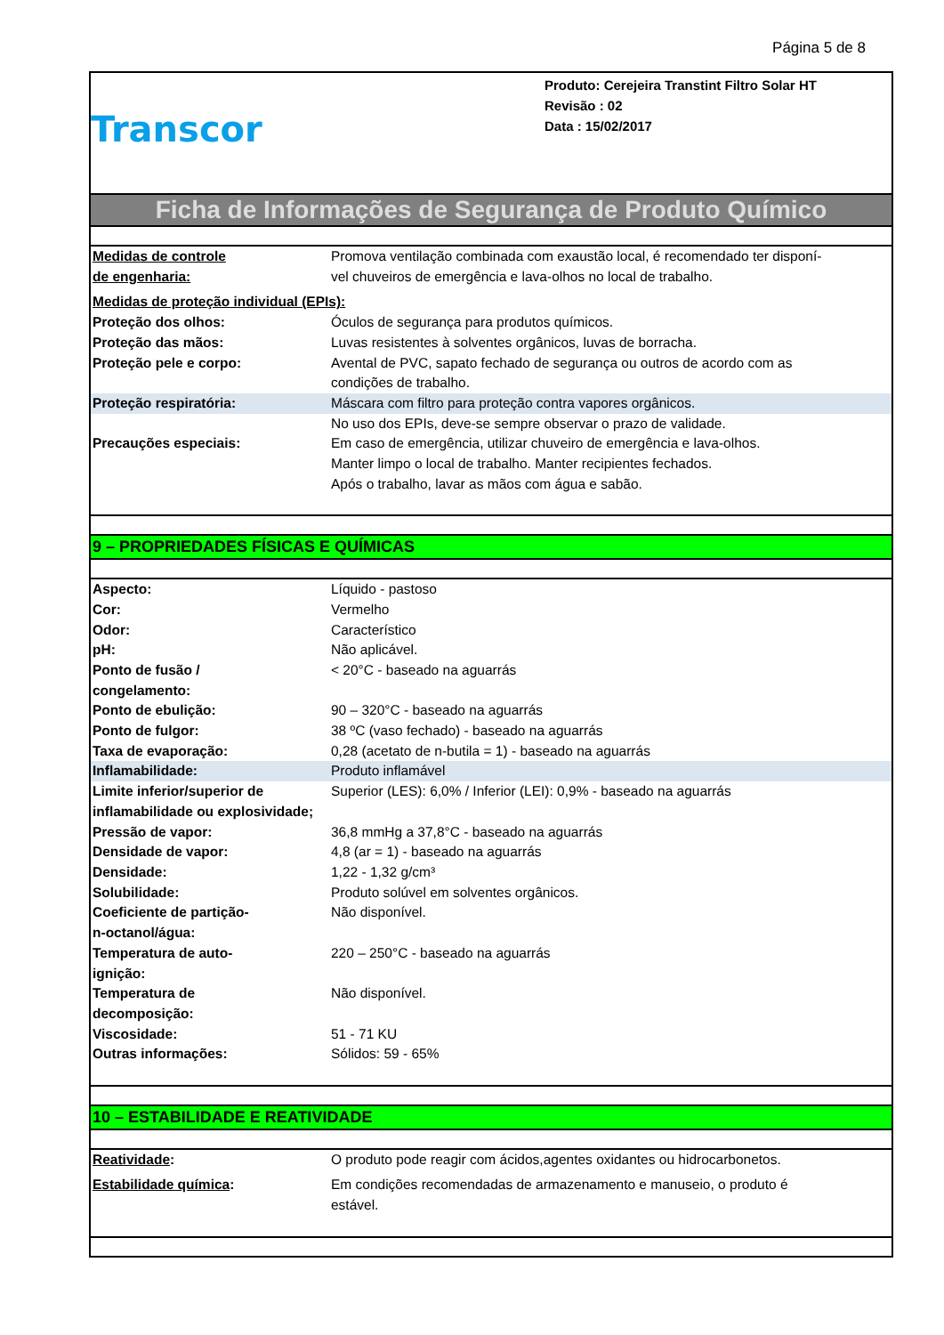Página 5 de 8
Transcor
Produto: Cerejeira Transtint Filtro Solar HT
Revisão : 02
Data : 15/02/2017
Ficha de Informações de Segurança de Produto Químico
| Medidas de controle de engenharia: | Promova ventilação combinada com exaustão local, é recomendado ter disponí- vel chuveiros de emergência e lava-olhos no local de trabalho. |
| Medidas de proteção individual (EPIs): | |
| Proteção dos olhos: | Óculos de segurança para produtos químicos. |
| Proteção das mãos: | Luvas resistentes à solventes orgânicos, luvas de borracha. |
| Proteção pele e corpo: | Avental de PVC, sapato fechado de segurança ou outros de acordo com as condições de trabalho. |
| Proteção respiratória: | Máscara com filtro para proteção contra vapores orgânicos. |
| Precauções especiais: | No uso dos EPIs, deve-se sempre observar o prazo de validade. Em caso de emergência, utilizar chuveiro de emergência e lava-olhos. Manter limpo o local de trabalho. Manter recipientes fechados. Após o trabalho, lavar as mãos com água e sabão. |
9 – PROPRIEDADES FÍSICAS E QUÍMICAS
| Aspecto: | Líquido - pastoso |
| Cor: | Vermelho |
| Odor: | Característico |
| pH: | Não aplicável. |
| Ponto de fusão / congelamento: | < 20°C - baseado na aguarrás |
| Ponto de ebulição: | 90 – 320°C - baseado na aguarrás |
| Ponto de fulgor: | 38 ºC (vaso fechado) - baseado na aguarrás |
| Taxa de evaporação: | 0,28 (acetato de n-butila = 1) - baseado na aguarrás |
| Inflamabilidade: | Produto inflamável |
| Limite inferior/superior de inflamabilidade ou explosividade; | Superior (LES): 6,0% / Inferior (LEI): 0,9% - baseado na aguarrás |
| Pressão de vapor: | 36,8 mmHg a 37,8°C - baseado na aguarrás |
| Densidade de vapor: | 4,8 (ar = 1) - baseado na aguarrás |
| Densidade: | 1,22 - 1,32 g/cm³ |
| Solubilidade: | Produto solúvel em solventes orgânicos. |
| Coeficiente de partição- n-octanol/água: | Não disponível. |
| Temperatura de auto- ignição: | 220 – 250°C - baseado na aguarrás |
| Temperatura de decomposição: | Não disponível. |
| Viscosidade: | 51 - 71 KU |
| Outras informações: | Sólidos: 59 - 65% |
10 – ESTABILIDADE E REATIVIDADE
| Reatividade : | O produto pode reagir com ácidos,agentes oxidantes ou hidrocarbonetos. |
| Estabilidade química : | Em condições recomendadas de armazenamento e manuseio, o produto é estável. |